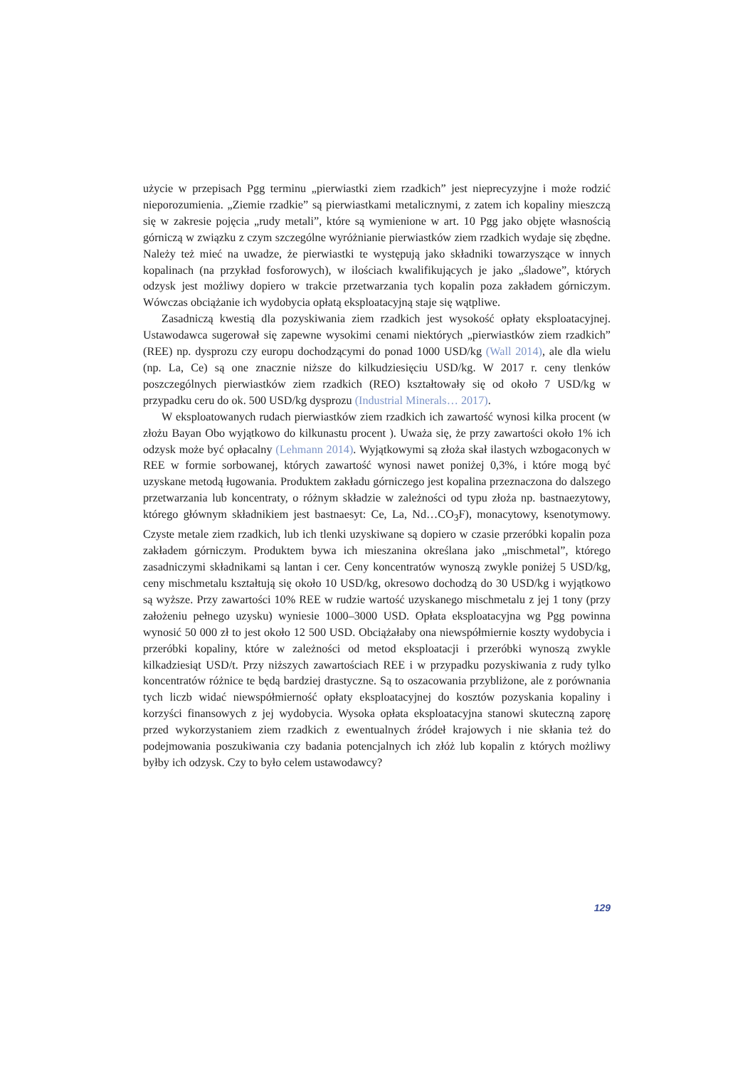użycie w przepisach Pgg terminu „pierwiastki ziem rzadkich” jest nieprecyzyjne i może rodzić nieporozumienia. „Ziemie rzadkie” są pierwiastkami metalicznymi, z zatem ich kopaliny mieszczą się w zakresie pojęcia „rudy metali”, które są wymienione w art. 10 Pgg jako objęte własnością górniczą w związku z czym szczególne wyróżnianie pierwiastków ziem rzadkich wydaje się zbędne. Należy też mieć na uwadze, że pierwiastki te występują jako składniki towarzyszące w innych kopalinach (na przykład fosforowych), w ilościach kwalifikujących je jako „śladowe”, których odzysk jest możliwy dopiero w trakcie przetwarzania tych kopalin poza zakładem górniczym. Wówczas obciążanie ich wydobycia opłatą eksploatacyjną staje się wątpliwe.
Zasadniczą kwestią dla pozyskiwania ziem rzadkich jest wysokość opłaty eksploatacyjnej. Ustawodawca sugerował się zapewne wysokimi cenami niektórych „pierwiastków ziem rzadkich” (REE) np. dysprozu czy europu dochodzącymi do ponad 1000 USD/kg (Wall 2014), ale dla wielu (np. La, Ce) są one znacznie niższe do kilkudziesięciu USD/kg. W 2017 r. ceny tlenków poszczególnych pierwiastków ziem rzadkich (REO) kształtowały się od około 7 USD/kg w przypadku ceru do ok. 500 USD/kg dysprozu (Industrial Minerals… 2017).
W eksploatowanych rudach pierwiastków ziem rzadkich ich zawartość wynosi kilka procent (w złożu Bayan Obo wyjątkowo do kilkunastu procent ). Uważa się, że przy zawartości około 1% ich odzysk może być opłacalny (Lehmann 2014). Wyjątkowymi są złoża skał ilastych wzbogaconych w REE w formie sorbowanej, których zawartość wynosi nawet poniżej 0,3%, i które mogą być uzyskane metodą ługowania. Produktem zakładu górniczego jest kopalina przeznaczona do dalszego przetwarzania lub koncentraty, o różnym składzie w zależności od typu złoża np. bastnaezytowy, którego głównym składnikiem jest bastnaesyt: Ce, La, Nd…CO<sub>3</sub>F), monacytowy, ksenotymowy. Czyste metale ziem rzadkich, lub ich tlenki uzyskiwane są dopiero w czasie przeróbki kopalin poza zakładem górniczym. Produktem bywa ich mieszanina określana jako „mischmetal”, którego zasadniczymi składnikami są lantan i cer. Ceny koncentratów wynoszą zwykle poniżej 5 USD/kg, ceny mischmetalu kształtują się około 10 USD/kg, okresowo dochodzą do 30 USD/kg i wyjątkowo są wyższe. Przy zawartości 10% REE w rudzie wartość uzyskanego mischmetalu z jej 1 tony (przy założeniu pełnego uzysku) wyniesie 1000–3000 USD. Opłata eksploatacyjna wg Pgg powinna wynosić 50 000 zł to jest około 12 500 USD. Obciążałaby ona niewspółmiernie koszty wydobycia i przeróbki kopaliny, które w zależności od metod eksploatacji i przeróbki wynoszą zwykle kilkadziesiąt USD/t. Przy niższych zawartościach REE i w przypadku pozyskiwania z rudy tylko koncentratów różnice te będą bardziej drastyczne. Są to oszacowania przybliżone, ale z porównania tych liczb widać niewspółmierność opłaty eksploatacyjnej do kosztów pozyskania kopaliny i korzyści finansowych z jej wydobycia. Wysoka opłata eksploatacyjna stanowi skuteczną zaporę przed wykorzystaniem ziem rzadkich z ewentualnych źródeł krajowych i nie skłania też do podejmowania poszukiwania czy badania potencjalnych ich złóż lub kopalin z których możliwy byłby ich odzysk. Czy to było celem ustawodawcy?
129